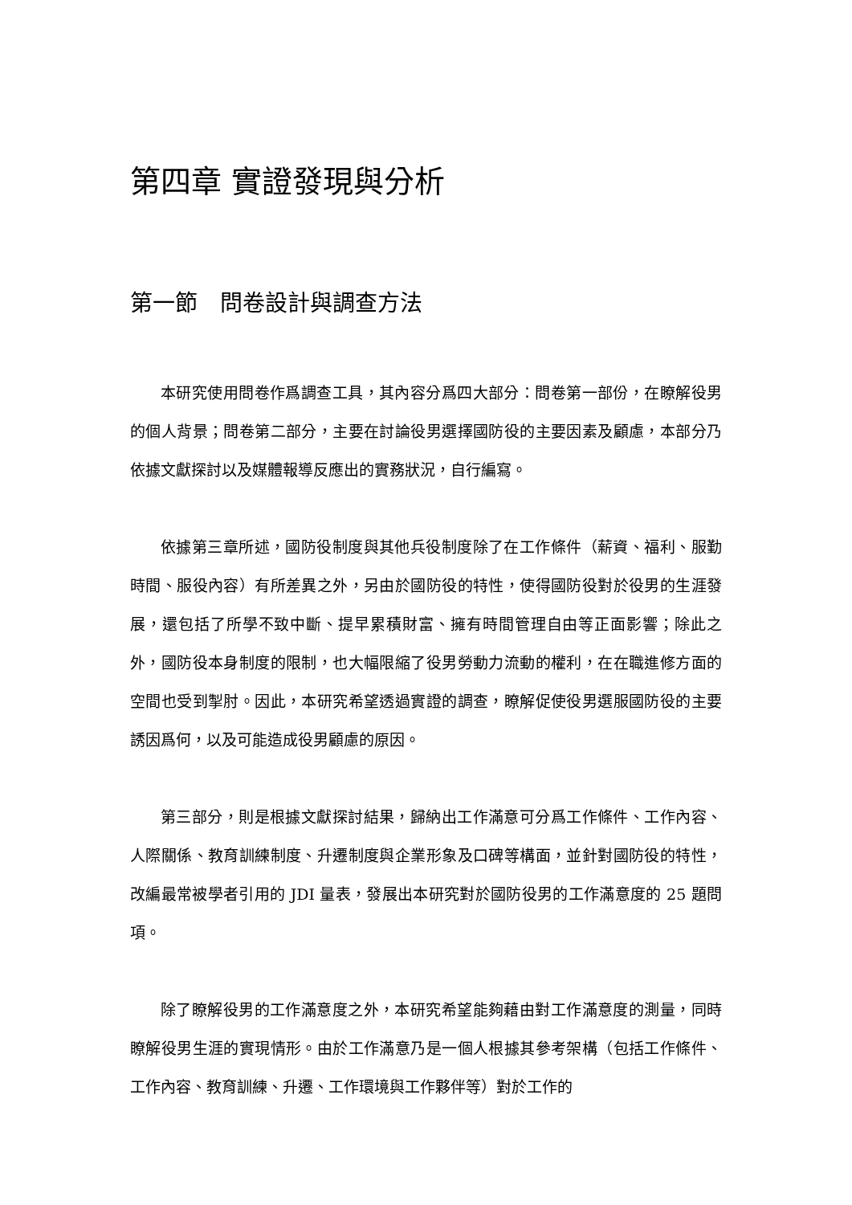第四章 實證發現與分析
第一節　問卷設計與調查方法
本研究使用問卷作爲調查工具，其內容分爲四大部分：問卷第一部份，在瞭解役男的個人背景；問卷第二部分，主要在討論役男選擇國防役的主要因素及顧慮，本部分乃依據文獻探討以及媒體報導反應出的實務狀況，自行編寫。
依據第三章所述，國防役制度與其他兵役制度除了在工作條件（薪資、福利、服勤時間、服役內容）有所差異之外，另由於國防役的特性，使得國防役對於役男的生涯發展，還包括了所學不致中斷、提早累積財富、擁有時間管理自由等正面影響；除此之外，國防役本身制度的限制，也大幅限縮了役男勞動力流動的權利，在在職進修方面的空間也受到掣肘。因此，本研究希望透過實證的調查，瞭解促使役男選服國防役的主要誘因爲何，以及可能造成役男顧慮的原因。
第三部分，則是根據文獻探討結果，歸納出工作滿意可分爲工作條件、工作內容、人際關係、教育訓練制度、升遷制度與企業形象及口碑等構面，並針對國防役的特性，改編最常被學者引用的 JDI 量表，發展出本研究對於國防役男的工作滿意度的 25 題問項。
除了瞭解役男的工作滿意度之外，本研究希望能夠藉由對工作滿意度的測量，同時瞭解役男生涯的實現情形。由於工作滿意乃是一個人根據其參考架構（包括工作條件、工作內容、教育訓練、升遷、工作環境與工作夥伴等）對於工作的